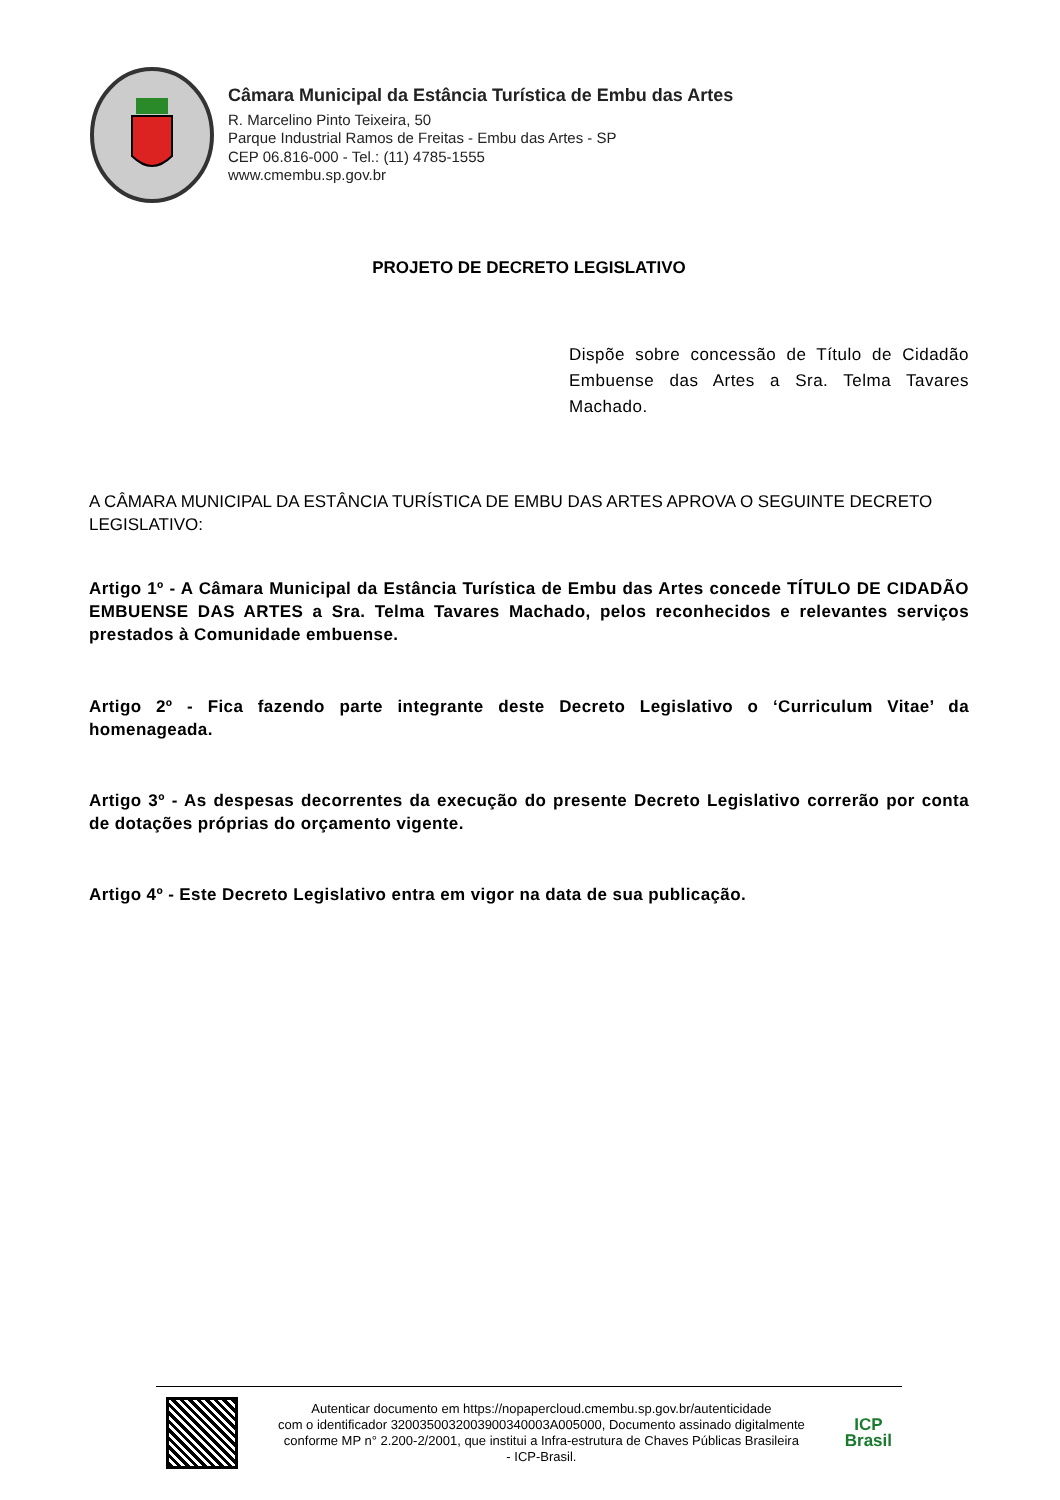Câmara Municipal da Estância Turística de Embu das Artes
R. Marcelino Pinto Teixeira, 50
Parque Industrial Ramos de Freitas - Embu das Artes - SP
CEP 06.816-000 - Tel.: (11) 4785-1555
www.cmembu.sp.gov.br
PROJETO DE DECRETO LEGISLATIVO
Dispõe sobre concessão de Título de Cidadão Embuense das Artes a Sra. Telma Tavares Machado.
A CÂMARA MUNICIPAL DA ESTÂNCIA TURÍSTICA DE EMBU DAS ARTES APROVA O SEGUINTE DECRETO LEGISLATIVO:
Artigo 1º - A Câmara Municipal da Estância Turística de Embu das Artes concede TÍTULO DE CIDADÃO EMBUENSE DAS ARTES a Sra. Telma Tavares Machado, pelos reconhecidos e relevantes serviços prestados à Comunidade embuense.
Artigo 2º - Fica fazendo parte integrante deste Decreto Legislativo o ‘Curriculum Vitae’ da homenageada.
Artigo 3º - As despesas decorrentes da execução do presente Decreto Legislativo correrão por conta de dotações próprias do orçamento vigente.
Artigo 4º - Este Decreto Legislativo entra em vigor na data de sua publicação.
Autenticar documento em https://nopapercloud.cmembu.sp.gov.br/autenticidade
com o identificador 3200350032003900340003A005000, Documento assinado digitalmente
conforme MP n° 2.200-2/2001, que institui a Infra-estrutura de Chaves Públicas Brasileira
- ICP-Brasil.
ICP
Brasil